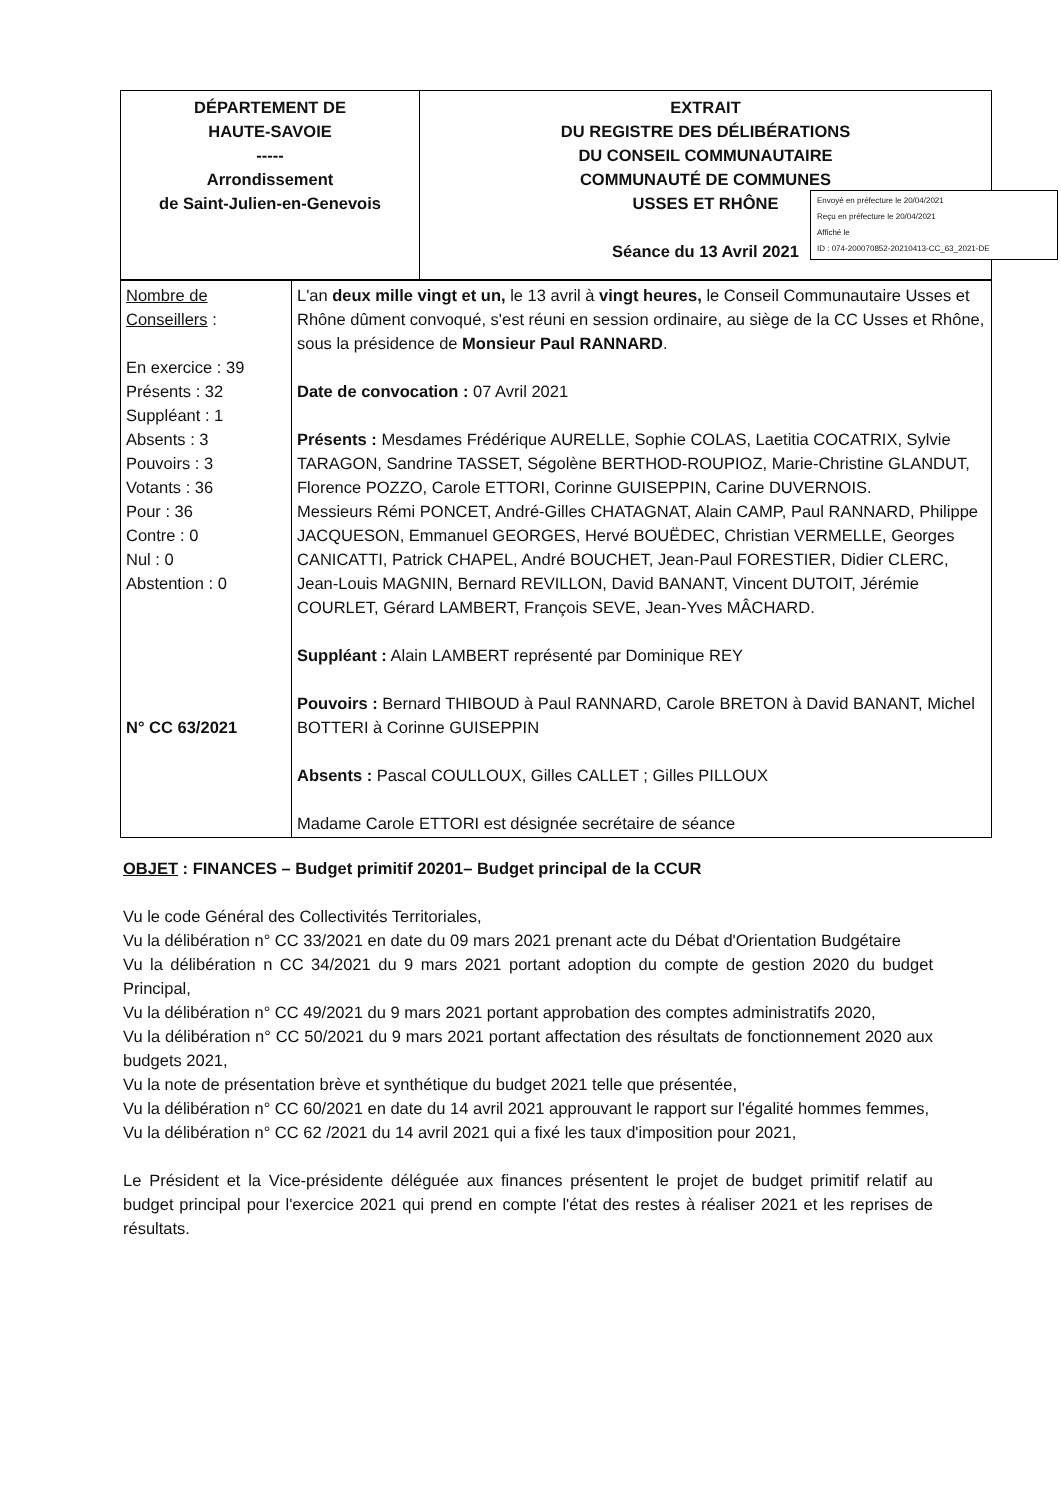| DÉPARTEMENT DE HAUTE-SAVOIE ----- Arrondissement de Saint-Julien-en-Genevois | EXTRAIT DU REGISTRE DES DÉLIBÉRATIONS DU CONSEIL COMMUNAUTAIRE COMMUNAUTÉ DE COMMUNES USSES ET RHÔNE Séance du 13 Avril 2021 |
Envoyé en préfecture le 20/04/2021
Reçu en préfecture le 20/04/2021
Affiché le
ID : 074-200070852-20210413-CC_63_2021-DE
| Nombre de Conseillers : En exercice : 39 Présents : 32 Suppléant : 1 Absents : 3 Pouvoirs : 3 Votants : 36 Pour : 36 Contre : 0 Nul : 0 Abstention : 0 N° CC 63/2021 | L'an deux mille vingt et un, le 13 avril à vingt heures, le Conseil Communautaire Usses et Rhône dûment convoqué, s'est réuni en session ordinaire, au siège de la CC Usses et Rhône, sous la présidence de Monsieur Paul RANNARD . Date de convocation : 07 Avril 2021 Présents : Mesdames Frédérique AURELLE, Sophie COLAS, Laetitia COCATRIX, Sylvie TARAGON, Sandrine TASSET, Ségolène BERTHOD-ROUPIOZ, Marie-Christine GLANDUT, Florence POZZO, Carole ETTORI, Corinne GUISEPPIN, Carine DUVERNOIS. Messieurs Rémi PONCET, André-Gilles CHATAGNAT, Alain CAMP, Paul RANNARD, Philippe JACQUESON, Emmanuel GEORGES, Hervé BOUËDEC, Christian VERMELLE, Georges CANICATTI, Patrick CHAPEL, André BOUCHET, Jean-Paul FORESTIER, Didier CLERC, Jean-Louis MAGNIN, Bernard REVILLON, David BANANT, Vincent DUTOIT, Jérémie COURLET, Gérard LAMBERT, François SEVE, Jean-Yves MÂCHARD. Suppléant : Alain LAMBERT représenté par Dominique REY Pouvoirs : Bernard THIBOUD à Paul RANNARD, Carole BRETON à David BANANT, Michel BOTTERI à Corinne GUISEPPIN Absents : Pascal COULLOUX, Gilles CALLET ; Gilles PILLOUX Madame Carole ETTORI est désignée secrétaire de séance |
OBJET : FINANCES – Budget primitif 20201– Budget principal de la CCUR
Vu le code Général des Collectivités Territoriales,
Vu la délibération n° CC 33/2021 en date du 09 mars 2021 prenant acte du Débat d'Orientation Budgétaire
Vu la délibération n CC 34/2021 du 9 mars 2021 portant adoption du compte de gestion 2020 du budget Principal,
Vu la délibération n° CC 49/2021 du 9 mars 2021 portant approbation des comptes administratifs 2020,
Vu la délibération n° CC 50/2021 du 9 mars 2021 portant affectation des résultats de fonctionnement 2020 aux budgets 2021,
Vu la note de présentation brève et synthétique du budget 2021 telle que présentée,
Vu la délibération n° CC 60/2021 en date du 14 avril 2021 approuvant le rapport sur l'égalité hommes femmes,
Vu la délibération n° CC 62 /2021 du 14 avril 2021 qui a fixé les taux d'imposition pour 2021,
Le Président et la Vice-présidente déléguée aux finances présentent le projet de budget primitif relatif au budget principal pour l'exercice 2021 qui prend en compte l'état des restes à réaliser 2021 et les reprises de résultats.